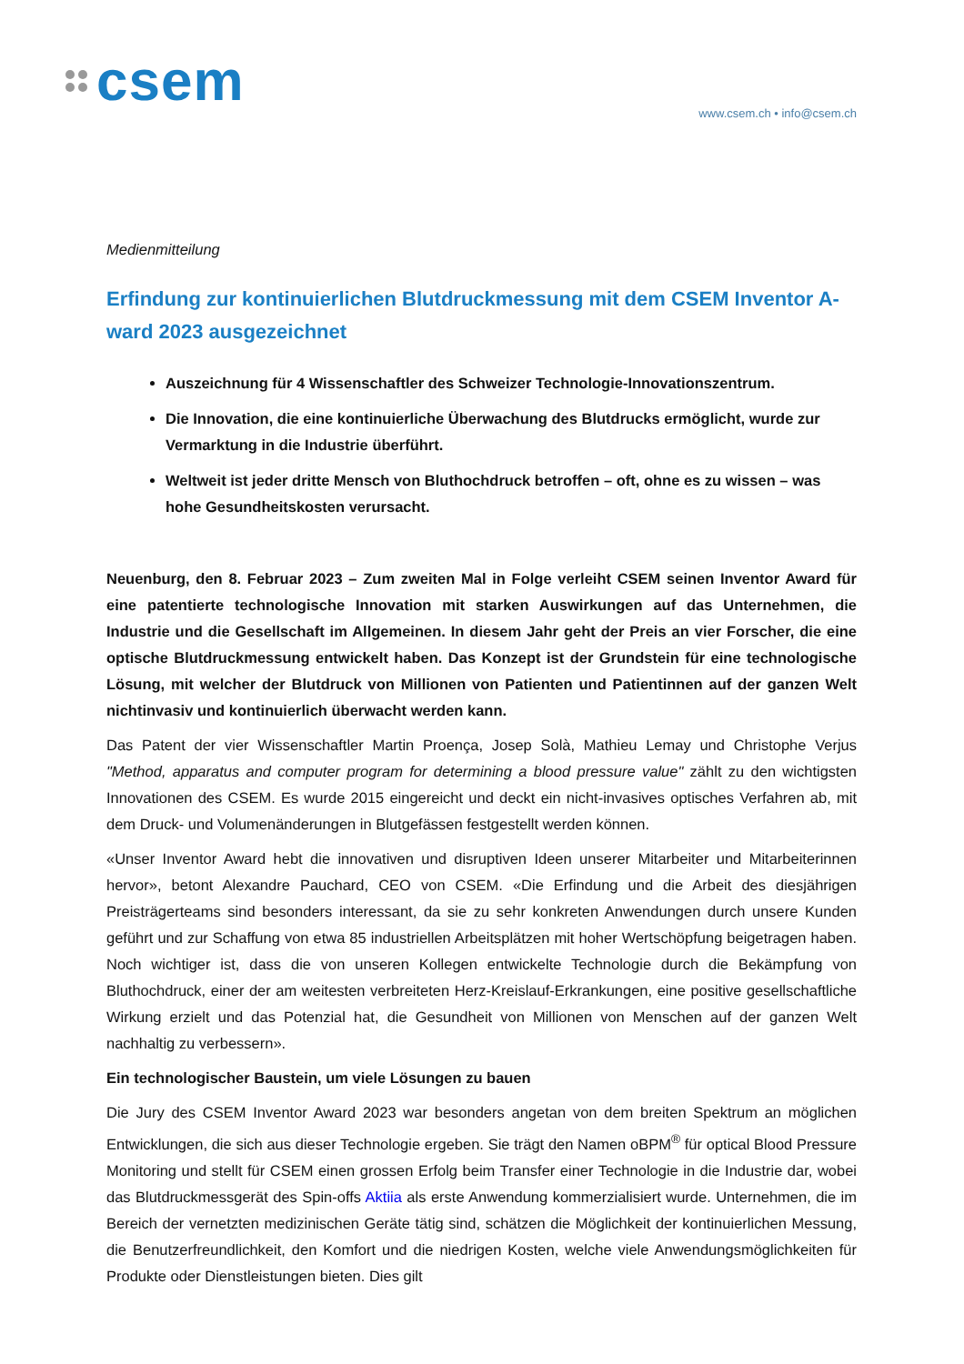csem
www.csem.ch • info@csem.ch
Medienmitteilung
Erfindung zur kontinuierlichen Blutdruckmessung mit dem CSEM Inventor A-ward 2023 ausgezeichnet
Auszeichnung für 4 Wissenschaftler des Schweizer Technologie-Innovationszentrum.
Die Innovation, die eine kontinuierliche Überwachung des Blutdrucks ermöglicht, wurde zur Vermarktung in die Industrie überführt.
Weltweit ist jeder dritte Mensch von Bluthochdruck betroffen – oft, ohne es zu wissen – was hohe Gesundheitskosten verursacht.
Neuenburg, den 8. Februar 2023 – Zum zweiten Mal in Folge verleiht CSEM seinen Inventor Award für eine patentierte technologische Innovation mit starken Auswirkungen auf das Unternehmen, die Industrie und die Gesellschaft im Allgemeinen. In diesem Jahr geht der Preis an vier Forscher, die eine optische Blutdruckmessung entwickelt haben. Das Konzept ist der Grundstein für eine technologische Lösung, mit welcher der Blutdruck von Millionen von Patienten und Patientinnen auf der ganzen Welt nichtinvasiv und kontinuierlich überwacht werden kann.
Das Patent der vier Wissenschaftler Martin Proença, Josep Solà, Mathieu Lemay und Christophe Verjus "Method, apparatus and computer program for determining a blood pressure value" zählt zu den wichtigsten Innovationen des CSEM. Es wurde 2015 eingereicht und deckt ein nicht-invasives optisches Verfahren ab, mit dem Druck- und Volumenänderungen in Blutgefässen festgestellt werden können.
«Unser Inventor Award hebt die innovativen und disruptiven Ideen unserer Mitarbeiter und Mitarbeiterinnen hervor», betont Alexandre Pauchard, CEO von CSEM. «Die Erfindung und die Arbeit des diesjährigen Preisträgerteams sind besonders interessant, da sie zu sehr konkreten Anwendungen durch unsere Kunden geführt und zur Schaffung von etwa 85 industriellen Arbeitsplätzen mit hoher Wertschöpfung beigetragen haben. Noch wichtiger ist, dass die von unseren Kollegen entwickelte Technologie durch die Bekämpfung von Bluthochdruck, einer der am weitesten verbreiteten Herz-Kreislauf-Erkrankungen, eine positive gesellschaftliche Wirkung erzielt und das Potenzial hat, die Gesundheit von Millionen von Menschen auf der ganzen Welt nachhaltig zu verbessern».
Ein technologischer Baustein, um viele Lösungen zu bauen
Die Jury des CSEM Inventor Award 2023 war besonders angetan von dem breiten Spektrum an möglichen Entwicklungen, die sich aus dieser Technologie ergeben. Sie trägt den Namen oBPM<sup>®</sup> für optical Blood Pressure Monitoring und stellt für CSEM einen grossen Erfolg beim Transfer einer Technologie in die Industrie dar, wobei das Blutdruckmessgerät des Spin-offs Aktiia als erste Anwendung kommerzialisiert wurde. Unternehmen, die im Bereich der vernetzten medizinischen Geräte tätig sind, schätzen die Möglichkeit der kontinuierlichen Messung, die Benutzerfreundlichkeit, den Komfort und die niedrigen Kosten, welche viele Anwendungsmöglichkeiten für Produkte oder Dienstleistungen bieten. Dies gilt